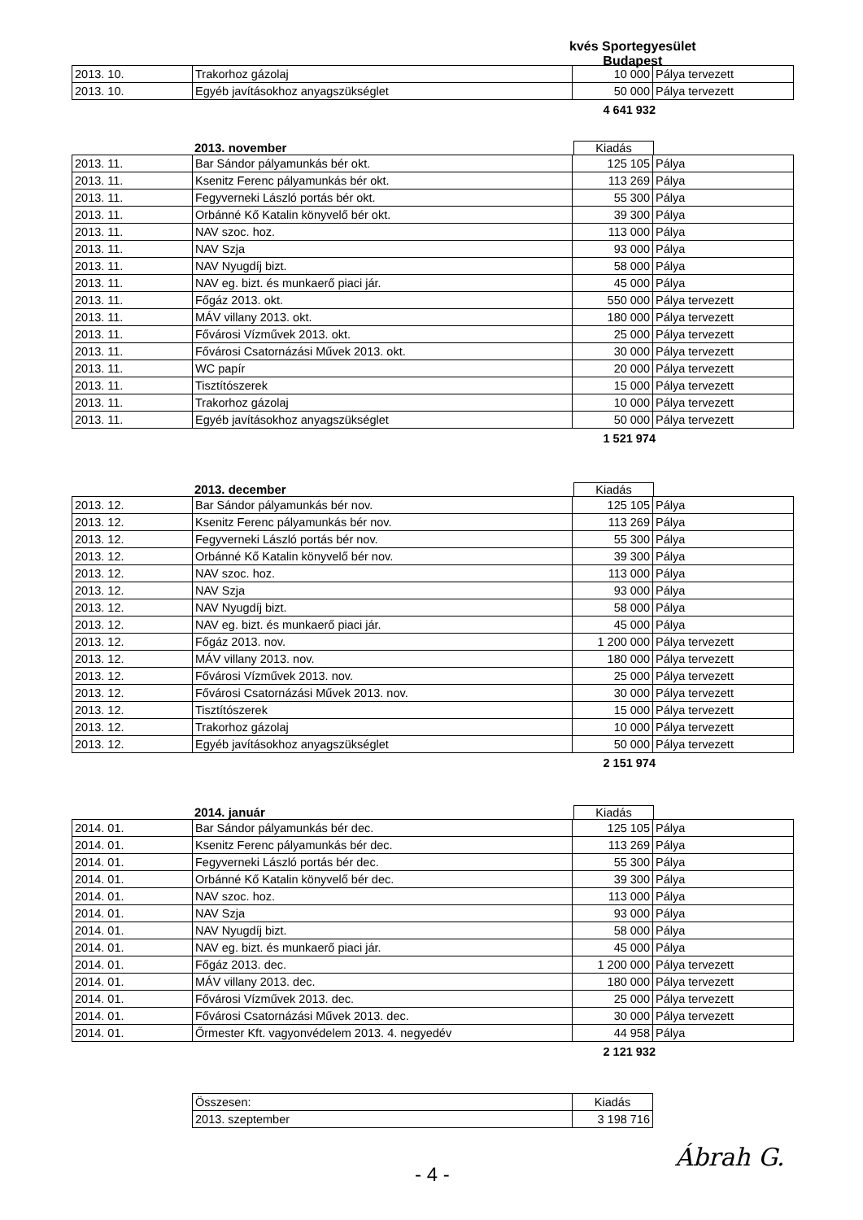kvés Sportegyesület
Budapest
| 2013. 10. | Trakorhoz gázolaj | 10 000 | Pálya tervezett |
| 2013. 10. | Egyéb javításokhoz anyagszükséglet | 50 000 | Pálya tervezett |
4 641 932
2013. november Kiadás
| 2013. 11. | Bar Sándor pályamunkás bér okt. | 125 105 | Pálya |
| 2013. 11. | Ksenitz Ferenc pályamunkás bér okt. | 113 269 | Pálya |
| 2013. 11. | Fegyverneki László portás bér okt. | 55 300 | Pálya |
| 2013. 11. | Orbánné Kő Katalin könyvelő bér okt. | 39 300 | Pálya |
| 2013. 11. | NAV szoc. hoz. | 113 000 | Pálya |
| 2013. 11. | NAV Szja | 93 000 | Pálya |
| 2013. 11. | NAV Nyugdíj bizt. | 58 000 | Pálya |
| 2013. 11. | NAV eg. bizt. és munkaerő piaci jár. | 45 000 | Pálya |
| 2013. 11. | Főgáz 2013. okt. | 550 000 | Pálya tervezett |
| 2013. 11. | MÁV villany 2013. okt. | 180 000 | Pálya tervezett |
| 2013. 11. | Fővárosi Vízművek 2013. okt. | 25 000 | Pálya tervezett |
| 2013. 11. | Fővárosi Csatornázási Művek 2013. okt. | 30 000 | Pálya tervezett |
| 2013. 11. | WC papír | 20 000 | Pálya tervezett |
| 2013. 11. | Tisztítószerek | 15 000 | Pálya tervezett |
| 2013. 11. | Trakorhoz gázolaj | 10 000 | Pálya tervezett |
| 2013. 11. | Egyéb javításokhoz anyagszükséglet | 50 000 | Pálya tervezett |
1 521 974
2013. december Kiadás
| 2013. 12. | Bar Sándor pályamunkás bér nov. | 125 105 | Pálya |
| 2013. 12. | Ksenitz Ferenc pályamunkás bér nov. | 113 269 | Pálya |
| 2013. 12. | Fegyverneki László portás bér nov. | 55 300 | Pálya |
| 2013. 12. | Orbánné Kő Katalin könyvelő bér nov. | 39 300 | Pálya |
| 2013. 12. | NAV szoc. hoz. | 113 000 | Pálya |
| 2013. 12. | NAV Szja | 93 000 | Pálya |
| 2013. 12. | NAV Nyugdíj bizt. | 58 000 | Pálya |
| 2013. 12. | NAV eg. bizt. és munkaerő piaci jár. | 45 000 | Pálya |
| 2013. 12. | Főgáz 2013. nov. | 1 200 000 | Pálya tervezett |
| 2013. 12. | MÁV villany 2013. nov. | 180 000 | Pálya tervezett |
| 2013. 12. | Fővárosi Vízművek 2013. nov. | 25 000 | Pálya tervezett |
| 2013. 12. | Fővárosi Csatornázási Művek 2013. nov. | 30 000 | Pálya tervezett |
| 2013. 12. | Tisztítószerek | 15 000 | Pálya tervezett |
| 2013. 12. | Trakorhoz gázolaj | 10 000 | Pálya tervezett |
| 2013. 12. | Egyéb javításokhoz anyagszükséglet | 50 000 | Pálya tervezett |
2 151 974
2014. január Kiadás
| 2014. 01. | Bar Sándor pályamunkás bér dec. | 125 105 | Pálya |
| 2014. 01. | Ksenitz Ferenc pályamunkás bér dec. | 113 269 | Pálya |
| 2014. 01. | Fegyverneki László portás bér dec. | 55 300 | Pálya |
| 2014. 01. | Orbánné Kő Katalin könyvelő bér dec. | 39 300 | Pálya |
| 2014. 01. | NAV szoc. hoz. | 113 000 | Pálya |
| 2014. 01. | NAV Szja | 93 000 | Pálya |
| 2014. 01. | NAV Nyugdíj bizt. | 58 000 | Pálya |
| 2014. 01. | NAV eg. bizt. és munkaerő piaci jár. | 45 000 | Pálya |
| 2014. 01. | Főgáz 2013. dec. | 1 200 000 | Pálya tervezett |
| 2014. 01. | MÁV villany 2013. dec. | 180 000 | Pálya tervezett |
| 2014. 01. | Fővárosi Vízművek 2013. dec. | 25 000 | Pálya tervezett |
| 2014. 01. | Fővárosi Csatornázási Művek 2013. dec. | 30 000 | Pálya tervezett |
| 2014. 01. | Őrmester Kft. vagyonvédelem 2013. 4. negyedév | 44 958 | Pálya |
2 121 932
| Összesen: | Kiadás |
| 2013. szeptember | 3 198 716 |
Ábrah G.
- 4 -